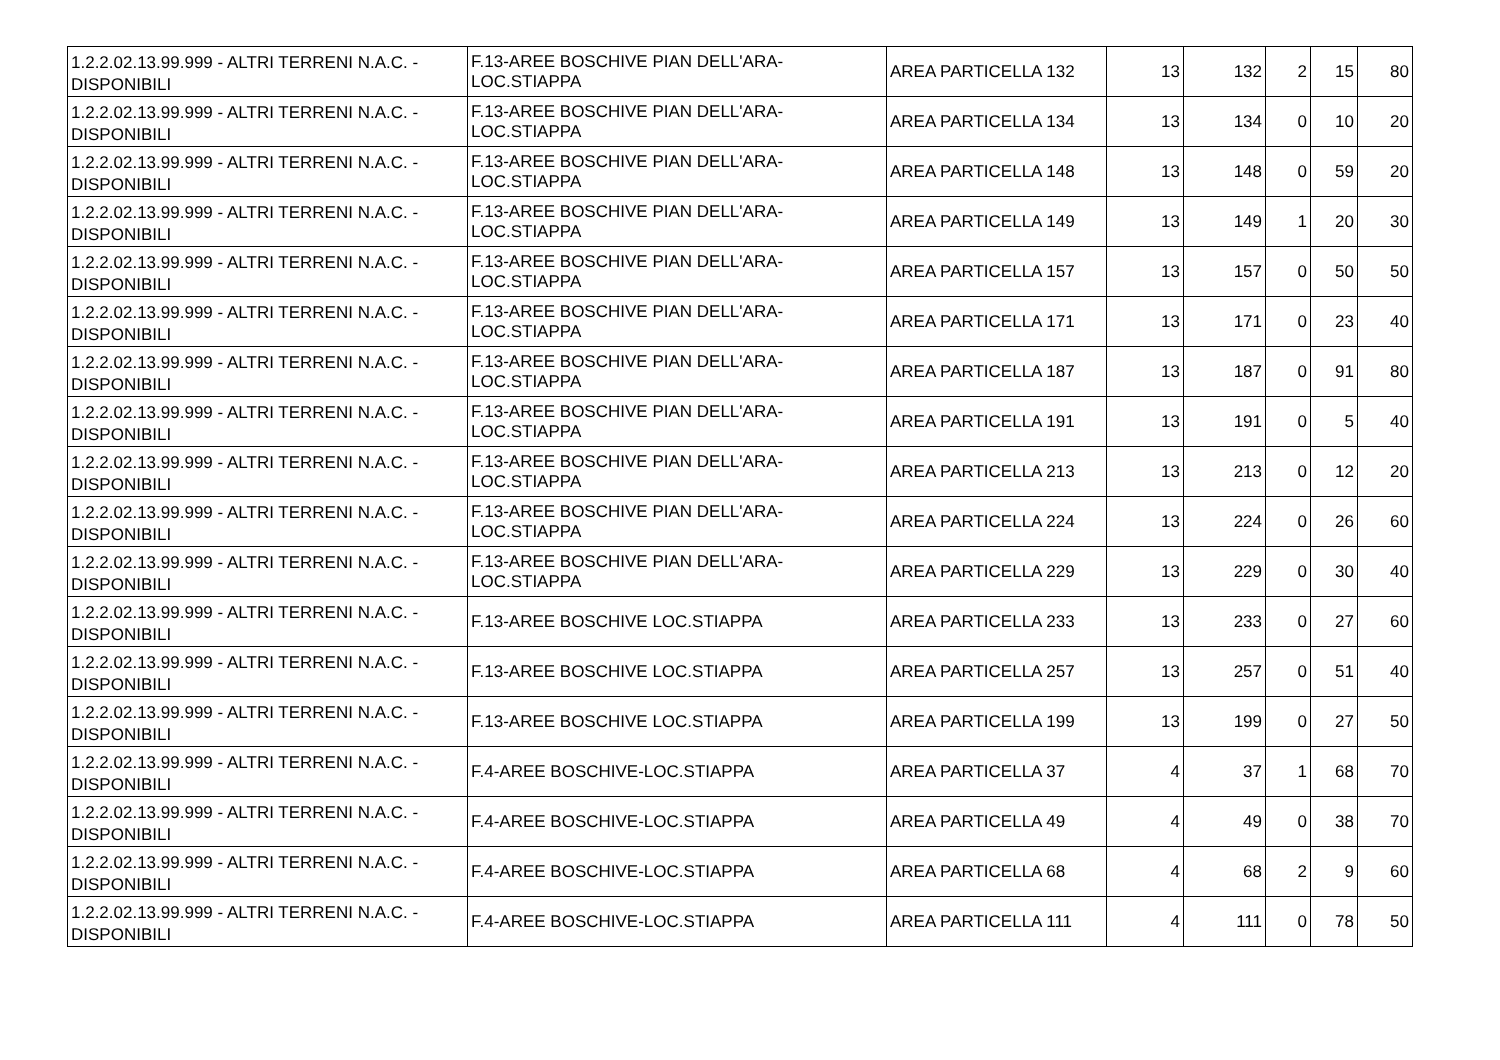| 1.2.2.02.13.99.999 - ALTRI TERRENI N.A.C. - DISPONIBILI | F.13-AREE BOSCHIVE PIAN DELL'ARA-LOC.STIAPPA | AREA PARTICELLA 132 | 13 | 132 | 2 | 15 | 80 |
| 1.2.2.02.13.99.999 - ALTRI TERRENI N.A.C. - DISPONIBILI | F.13-AREE BOSCHIVE PIAN DELL'ARA-LOC.STIAPPA | AREA PARTICELLA 134 | 13 | 134 | 0 | 10 | 20 |
| 1.2.2.02.13.99.999 - ALTRI TERRENI N.A.C. - DISPONIBILI | F.13-AREE BOSCHIVE PIAN DELL'ARA-LOC.STIAPPA | AREA PARTICELLA 148 | 13 | 148 | 0 | 59 | 20 |
| 1.2.2.02.13.99.999 - ALTRI TERRENI N.A.C. - DISPONIBILI | F.13-AREE BOSCHIVE PIAN DELL'ARA-LOC.STIAPPA | AREA PARTICELLA 149 | 13 | 149 | 1 | 20 | 30 |
| 1.2.2.02.13.99.999 - ALTRI TERRENI N.A.C. - DISPONIBILI | F.13-AREE BOSCHIVE PIAN DELL'ARA-LOC.STIAPPA | AREA PARTICELLA 157 | 13 | 157 | 0 | 50 | 50 |
| 1.2.2.02.13.99.999 - ALTRI TERRENI N.A.C. - DISPONIBILI | F.13-AREE BOSCHIVE PIAN DELL'ARA-LOC.STIAPPA | AREA PARTICELLA 171 | 13 | 171 | 0 | 23 | 40 |
| 1.2.2.02.13.99.999 - ALTRI TERRENI N.A.C. - DISPONIBILI | F.13-AREE BOSCHIVE PIAN DELL'ARA-LOC.STIAPPA | AREA PARTICELLA 187 | 13 | 187 | 0 | 91 | 80 |
| 1.2.2.02.13.99.999 - ALTRI TERRENI N.A.C. - DISPONIBILI | F.13-AREE BOSCHIVE PIAN DELL'ARA-LOC.STIAPPA | AREA PARTICELLA 191 | 13 | 191 | 0 | 5 | 40 |
| 1.2.2.02.13.99.999 - ALTRI TERRENI N.A.C. - DISPONIBILI | F.13-AREE BOSCHIVE PIAN DELL'ARA-LOC.STIAPPA | AREA PARTICELLA 213 | 13 | 213 | 0 | 12 | 20 |
| 1.2.2.02.13.99.999 - ALTRI TERRENI N.A.C. - DISPONIBILI | F.13-AREE BOSCHIVE PIAN DELL'ARA-LOC.STIAPPA | AREA PARTICELLA 224 | 13 | 224 | 0 | 26 | 60 |
| 1.2.2.02.13.99.999 - ALTRI TERRENI N.A.C. - DISPONIBILI | F.13-AREE BOSCHIVE PIAN DELL'ARA-LOC.STIAPPA | AREA PARTICELLA 229 | 13 | 229 | 0 | 30 | 40 |
| 1.2.2.02.13.99.999 - ALTRI TERRENI N.A.C. - DISPONIBILI | F.13-AREE BOSCHIVE LOC.STIAPPA | AREA PARTICELLA 233 | 13 | 233 | 0 | 27 | 60 |
| 1.2.2.02.13.99.999 - ALTRI TERRENI N.A.C. - DISPONIBILI | F.13-AREE BOSCHIVE LOC.STIAPPA | AREA PARTICELLA 257 | 13 | 257 | 0 | 51 | 40 |
| 1.2.2.02.13.99.999 - ALTRI TERRENI N.A.C. - DISPONIBILI | F.13-AREE BOSCHIVE LOC.STIAPPA | AREA PARTICELLA 199 | 13 | 199 | 0 | 27 | 50 |
| 1.2.2.02.13.99.999 - ALTRI TERRENI N.A.C. - DISPONIBILI | F.4-AREE BOSCHIVE-LOC.STIAPPA | AREA PARTICELLA 37 | 4 | 37 | 1 | 68 | 70 |
| 1.2.2.02.13.99.999 - ALTRI TERRENI N.A.C. - DISPONIBILI | F.4-AREE BOSCHIVE-LOC.STIAPPA | AREA PARTICELLA 49 | 4 | 49 | 0 | 38 | 70 |
| 1.2.2.02.13.99.999 - ALTRI TERRENI N.A.C. - DISPONIBILI | F.4-AREE BOSCHIVE-LOC.STIAPPA | AREA PARTICELLA 68 | 4 | 68 | 2 | 9 | 60 |
| 1.2.2.02.13.99.999 - ALTRI TERRENI N.A.C. - DISPONIBILI | F.4-AREE BOSCHIVE-LOC.STIAPPA | AREA PARTICELLA 111 | 4 | 111 | 0 | 78 | 50 |